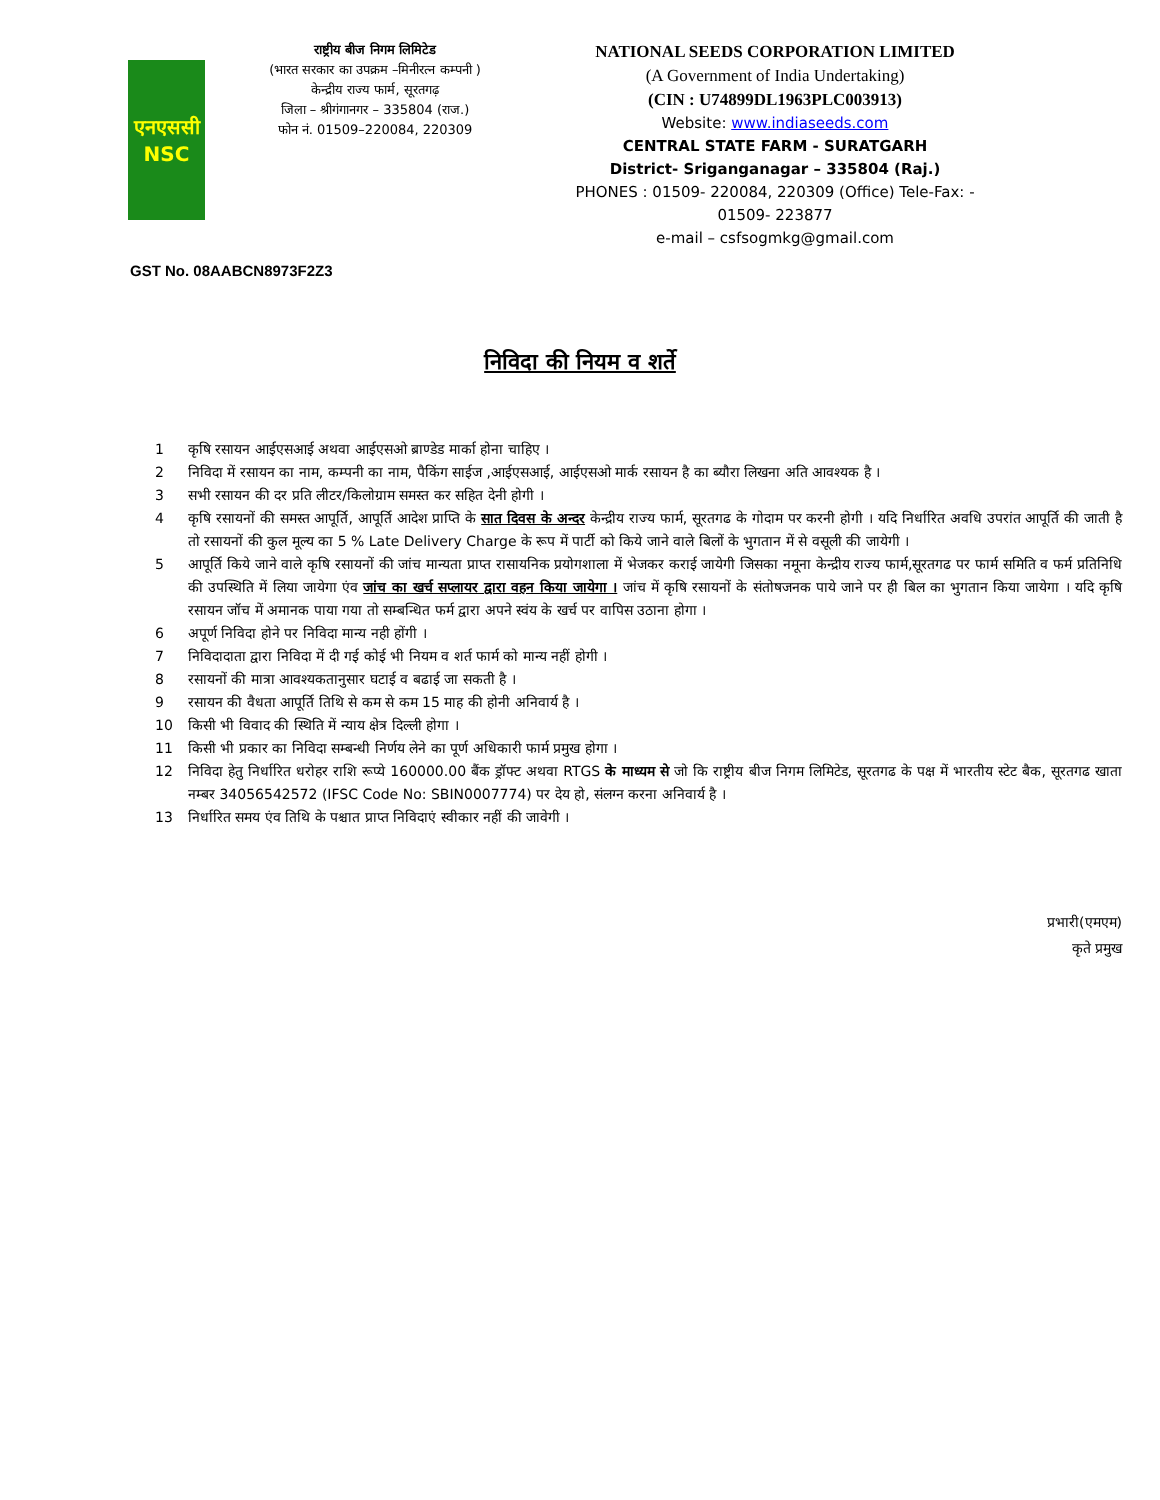एनएससी
NSC
राष्ट्रीय बीज निगम लिमिटेड
(भारत सरकार का उपक्रम –मिनीरत्न कम्पनी )
केन्द्रीय राज्य फार्म, सूरतगढ़
जिला – श्रीगंगानगर – 335804 (राज.)
फोन नं. 01509–220084, 220309
NATIONAL SEEDS CORPORATION LIMITED
(A Government of India Undertaking)
(CIN : U74899DL1963PLC003913)
Website: www.indiaseeds.com
CENTRAL STATE FARM - SURATGARH
District- Sriganganagar – 335804 (Raj.)
PHONES : 01509- 220084, 220309 (Office) Tele-Fax: - 01509- 223877
e-mail – csfsogmkg@gmail.com
GST No. 08AABCN8973F2Z3
निविदा की नियम व शर्ते
1 कृषि रसायन आईएसआई अथवा आईएसओ ब्राण्डेड मार्का होना चाहिए ।
2 निविदा में रसायन का नाम, कम्पनी का नाम, पैकिंग साईज ,आईएसआई, आईएसओ मार्क रसायन है का ब्यौरा लिखना अति आवश्यक है ।
3 सभी रसायन की दर प्रति लीटर/किलोग्राम समस्त कर सहित देनी होगी ।
4 कृषि रसायनों की समस्त आपूर्ति, आपूर्ति आदेश प्राप्ति के सात दिवस के अन्दर केन्द्रीय राज्य फार्म, सूरतगढ के गोदाम पर करनी होगी । यदि निर्धारित अवधि उपरांत आपूर्ति की जाती है तो रसायनों की कुल मूल्य का 5 % Late Delivery Charge के रूप में पार्टी को किये जाने वाले बिलों के भुगतान में से वसूली की जायेगी ।
5 आपूर्ति किये जाने वाले कृषि रसायनों की जांच मान्यता प्राप्त रासायनिक प्रयोगशाला में भेजकर कराई जायेगी जिसका नमूना केन्द्रीय राज्य फार्म,सूरतगढ पर फार्म समिति व फर्म प्रतिनिधि की उपस्थिति में लिया जायेगा एंव जांच का खर्च सप्लायर द्वारा वहन किया जायेगा । जांच में कृषि रसायनों के संतोषजनक पाये जाने पर ही बिल का भुगतान किया जायेगा । यदि कृषि रसायन जॉच में अमानक पाया गया तो सम्बन्धित फर्म द्वारा अपने स्वंय के खर्च पर वापिस उठाना होगा ।
6 अपूर्ण निविदा होने पर निविदा मान्य नही होंगी ।
7 निविदादाता द्वारा निविदा में दी गई कोई भी नियम व शर्त फार्म को मान्य नहीं होगी ।
8 रसायनों की मात्रा आवश्यकतानुसार घटाई व बढाई जा सकती है ।
9 रसायन की वैधता आपूर्ति तिथि से कम से कम 15 माह की होनी अनिवार्य है ।
10 किसी भी विवाद की स्थिति में न्याय क्षेत्र दिल्ली होगा ।
11 किसी भी प्रकार का निविदा सम्बन्धी निर्णय लेने का पूर्ण अधिकारी फार्म प्रमुख होगा ।
12 निविदा हेतु निर्धारित धरोहर राशि रूप्ये 160000.00 बैंक ड्रॉफ्ट अथवा RTGS के माध्यम से जो कि राष्ट्रीय बीज निगम लिमिटेड, सूरतगढ के पक्ष में भारतीय स्टेट बैक, सूरतगढ खाता नम्बर 34056542572 (IFSC Code No: SBIN0007774) पर देय हो, संलग्न करना अनिवार्य है ।
13 निर्धारित समय एंव तिथि के पश्चात प्राप्त निविदाएं स्वीकार नहीं की जावेगी ।
प्रभारी(एमएम)
कृते प्रमुख